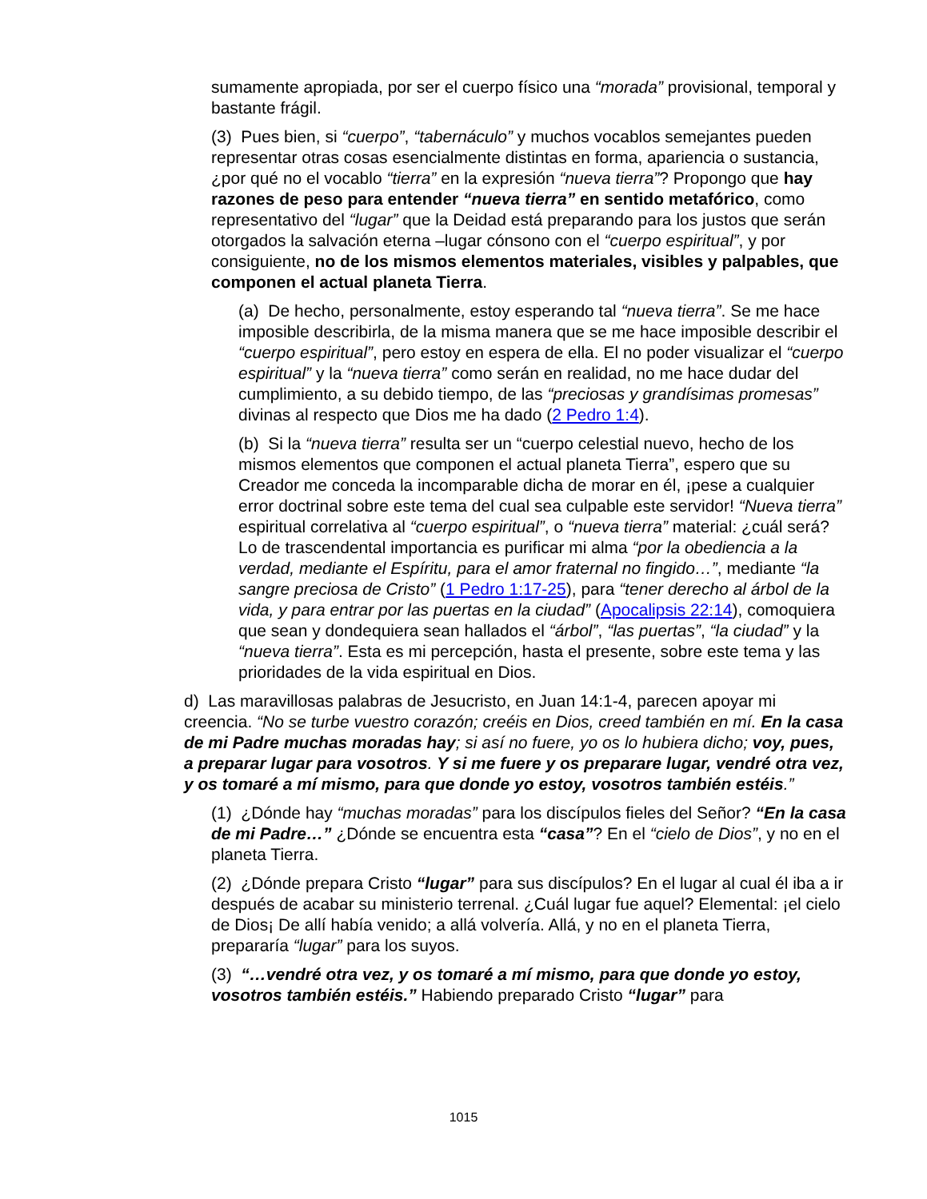sumamente apropiada, por ser el cuerpo físico una “morada” provisional, temporal y bastante frágil.
(3) Pues bien, si “cuerpo”, “tabernáculo” y muchos vocablos semejantes pueden representar otras cosas esencialmente distintas en forma, apariencia o sustancia, ¿por qué no el vocablo “tierra” en la expresión “nueva tierra”? Propongo que hay razones de peso para entender “nueva tierra” en sentido metafórico, como representativo del “lugar” que la Deidad está preparando para los justos que serán otorgados la salvación eterna –lugar cónsono con el “cuerpo espiritual”, y por consiguiente, no de los mismos elementos materiales, visibles y palpables, que componen el actual planeta Tierra.
(a) De hecho, personalmente, estoy esperando tal “nueva tierra”. Se me hace imposible describirla, de la misma manera que se me hace imposible describir el “cuerpo espiritual”, pero estoy en espera de ella. El no poder visualizar el “cuerpo espiritual” y la “nueva tierra” como serán en realidad, no me hace dudar del cumplimiento, a su debido tiempo, de las “preciosas y grandísimas promesas” divinas al respecto que Dios me ha dado (2 Pedro 1:4).
(b) Si la “nueva tierra” resulta ser un “cuerpo celestial nuevo, hecho de los mismos elementos que componen el actual planeta Tierra”, espero que su Creador me conceda la incomparable dicha de morar en él, ¡pese a cualquier error doctrinal sobre este tema del cual sea culpable este servidor! “Nueva tierra” espiritual correlativa al “cuerpo espiritual”, o “nueva tierra” material: ¿cuál será? Lo de trascendental importancia es purificar mi alma “por la obediencia a la verdad, mediante el Espíritu, para el amor fraternal no fingido…”, mediante “la sangre preciosa de Cristo” (1 Pedro 1:17-25), para “tener derecho al árbol de la vida, y para entrar por las puertas en la ciudad” (Apocalipsis 22:14), comoquiera que sean y dondequiera sean hallados el “árbol”, “las puertas”, “la ciudad” y la “nueva tierra”. Esta es mi percepción, hasta el presente, sobre este tema y las prioridades de la vida espiritual en Dios.
d) Las maravillosas palabras de Jesucristo, en Juan 14:1-4, parecen apoyar mi creencia. “No se turbe vuestro corazón; creéis en Dios, creed también en mí. En la casa de mi Padre muchas moradas hay; si así no fuere, yo os lo hubiera dicho; voy, pues, a preparar lugar para vosotros. Y si me fuere y os preparare lugar, vendré otra vez, y os tomaré a mí mismo, para que donde yo estoy, vosotros también estéis.”
(1) ¿Dónde hay “muchas moradas” para los discípulos fieles del Señor? “En la casa de mi Padre…” ¿Dónde se encuentra esta “casa”? En el “cielo de Dios”, y no en el planeta Tierra.
(2) ¿Dónde prepara Cristo “lugar” para sus discípulos? En el lugar al cual él iba a ir después de acabar su ministerio terrenal. ¿Cuál lugar fue aquel? Elemental: ¡el cielo de Dios¡ De allí había venido; a allá volvería. Allá, y no en el planeta Tierra, prepararía “lugar” para los suyos.
(3) “…vendré otra vez, y os tomaré a mí mismo, para que donde yo estoy, vosotros también estéis.” Habiendo preparado Cristo “lugar” para
1015